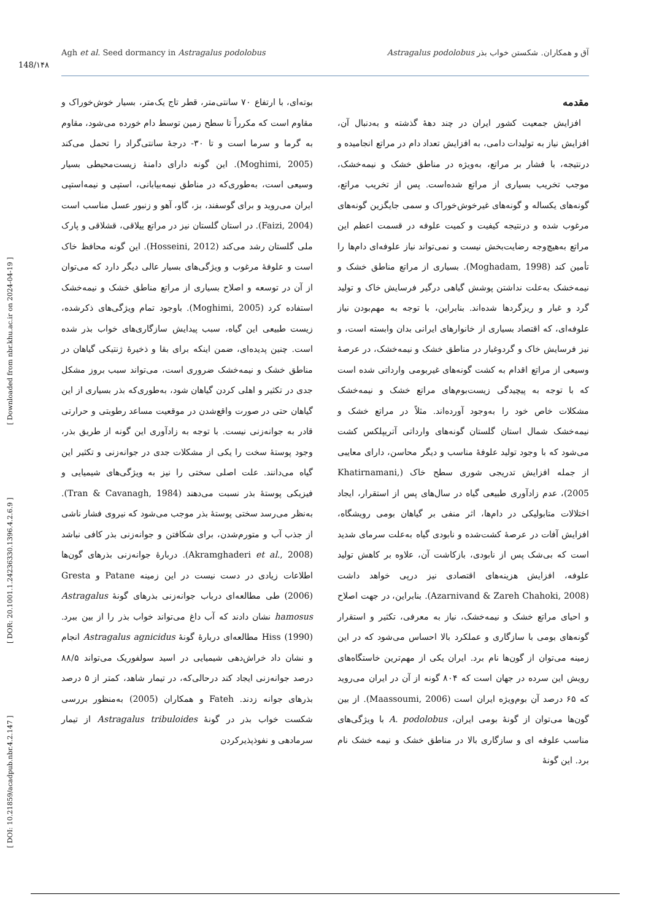148/۱۴۸
Agh et al. Seed dormancy in Astragalus podolobus آق و همکاران. شکستن خواب بذر Astragalus podolobus
[ DOI: 10.21859/acadpub.nbr.4.2.147 ] [ DOR: 20.1001.1.24236330.1396.4.2.6.9 ] [ Downloaded from nbr.khu.ac.ir on 2024-04-19 ]
مقدمه
افزایش جمعیت کشور ایران در چند دهۀ گذشته و به‌دنبال آن، افزایش نیاز به تولیدات دامی، به افزایش تعداد دام در مراتع انجامیده و درنتیجه، با فشار بر مراتع، به‌ویژه در مناطق خشک و نیمه‌خشک، موجب تخریب بسیاری از مراتع شده‌است. پس از تخریب مراتع، گونه‌های یکساله و گونه‌های غیرخوش‌خوراک و سمی جایگزین گونه‌های مرغوب شده و درنتیجه کیفیت و کمیت علوفه در قسمت اعظم این مراتع به‌هیچ‌وجه رضایت‌بخش نیست و نمی‌تواند نیاز علوفه‌ای دام‌ها را تأمین کند (Moghadam, 1998). بسیاری از مراتع مناطق خشک و نیمه‌خشک به‌علت نداشتن پوشش گیاهی درگیر فرسایش خاک و تولید گرد و غبار و ریزگردها شده‌اند. بنابراین، با توجه به مهم‌بودن نیاز علوفه‌ای، که اقتصاد بسیاری از خانوارهای ایرانی بدان وابسته است، و نیز فرسایش خاک و گردوغبار در مناطق خشک و نیمه‌خشک، در عرصۀ وسیعی از مراتع اقدام به کشت گونه‌های غیربومی وارداتی شده است که با توجه به پیچیدگی زیست‌بوم‌های مراتع خشک و نیمه‌خشک مشکلات خاص خود را به‌وجود آورده‌اند. مثلاً در مراتع خشک و نیمه‌خشک شمال استان گلستان گونه‌های وارداتی آتریپلکس کشت می‌شود که با وجود تولید علوفۀ مناسب و دیگر محاسن، دارای معایبی از جمله افزایش تدریجی شوری سطح خاک (Khatirnamani, 2005)، عدم زادآوری طبیعی گیاه در سال‌های پس از استقرار، ایجاد اختلالات متابولیکی در دام‌ها، اثر منفی بر گیاهان بومی رویشگاه، افزایش آفات در عرصۀ کشت‌شده و نابودی گیاه به‌علت سرمای شدید است که بی‌شک پس از نابودی، بازکاشت آن، علاوه بر کاهش تولید علوفه، افزایش هزینه‌های اقتصادی نیز درپی خواهد داشت (Azarnivand & Zareh Chahoki, 2008). بنابراین، در جهت اصلاح و احیای مراتع خشک و نیمه‌خشک، نیاز به معرفی، تکثیر و استقرار گونه‌های بومی با سازگاری و عملکرد بالا احساس می‌شود که در این زمینه می‌توان از گون‌ها نام برد. ایران یکی از مهم‌ترین خاستگاه‌های رویش این سرده در جهان است که ۸۰۴ گونه از آن در ایران می‌روید که ۶۵ درصد آن بوم‌ویژه ایران است (Maassoumi, 2006). از بین گون‌ها می‌توان از گونۀ بومی ایران، A. podolobus با ویژگی‌های مناسب علوفه ای و سازگاری بالا در مناطق خشک و نیمه خشک نام برد. این گونۀ
بوته‌ای، با ارتفاع ۷۰ سانتی‌متر، قطر تاج یک‌متر، بسیار خوش‌خوراک و مقاوم است که مکرراً تا سطح زمین توسط دام خورده می‌شود، مقاوم به گرما و سرما است و تا ۳۰- درجۀ سانتی‌گراد را تحمل می‌کند (Moghimi, 2005). این گونه دارای دامنۀ زیست‌محیطی بسیار وسیعی است، به‌طوری‌که در مناطق نیمه‌بیابانی، استپی و نیمه‌استپی ایران می‌روید و برای گوسفند، بز، گاو، آهو و زنبور عسل مناسب است (Faizi, 2004). در استان گلستان نیز در مراتع ییلاقی، قشلاقی و پارک ملی گلستان رشد می‌کند (Hosseini, 2012). این گونه محافظ خاک است و علوفۀ مرغوب و ویژگی‌های بسیار عالی دیگر دارد که می‌توان از آن در توسعه و اصلاح بسیاری از مراتع مناطق خشک و نیمه‌خشک استفاده کرد (Moghimi, 2005). باوجود تمام ویژگی‌های ذکرشده، زیست طبیعی این گیاه، سبب پیدایش سازگاری‌های خواب بذر شده است. چنین پدیده‌ای، ضمن اینکه برای بقا و ذخیرۀ ژنتیکی گیاهان در مناطق خشک و نیمه‌خشک ضروری است، می‌تواند سبب بروز مشکل جدی در تکثیر و اهلی کردن گیاهان شود، به‌طوری‌که بذر بسیاری از این گیاهان حتی در صورت واقع‌شدن در موقعیت مساعد رطوبتی و حرارتی قادر به جوانه‌زنی نیست. با توجه به زادآوری این گونه از طریق بذر، وجود پوستۀ سخت را یکی از مشکلات جدی در جوانه‌زنی و تکثیر این گیاه می‌دانند. علت اصلی سختی را نیز به ویژگی‌های شیمیایی و فیزیکی پوستۀ بذر نسبت می‌دهند (Tran & Cavanagh, 1984). به‌نظر می‌رسد سختی پوستۀ بذر موجب می‌شود که نیروی فشار ناشی از جذب آب و متورم‌شدن، برای شکافتن و جوانه‌زنی بذر کافی نباشد (Akramghaderi et al., 2008). دربارۀ جوانه‌زنی بذرهای گون‌ها اطلاعات زیادی در دست نیست در این زمینه Patane و Gresta (2006) طی مطالعه‌ای درباب جوانه‌زنی بذرهای گونۀ Astragalus hamosus نشان دادند که آب داغ می‌تواند خواب بذر را از بین ببرد. Hiss (1990) مطالعه‌ای دربارۀ گونۀ Astragalus agnicidus انجام و نشان داد خراش‌دهی شیمیایی در اسید سولفوریک می‌تواند ۸۸/۵ درصد جوانه‌زنی ایجاد کند درحالی‌که، در تیمار شاهد، کمتر از ۵ درصد بذرهای جوانه زدند. Fateh و همکاران (2005) به‌منظور بررسی شکست خواب بذر در گونۀ Astragalus tribuloides از تیمار سرمادهی و نفوذپذیرکردن